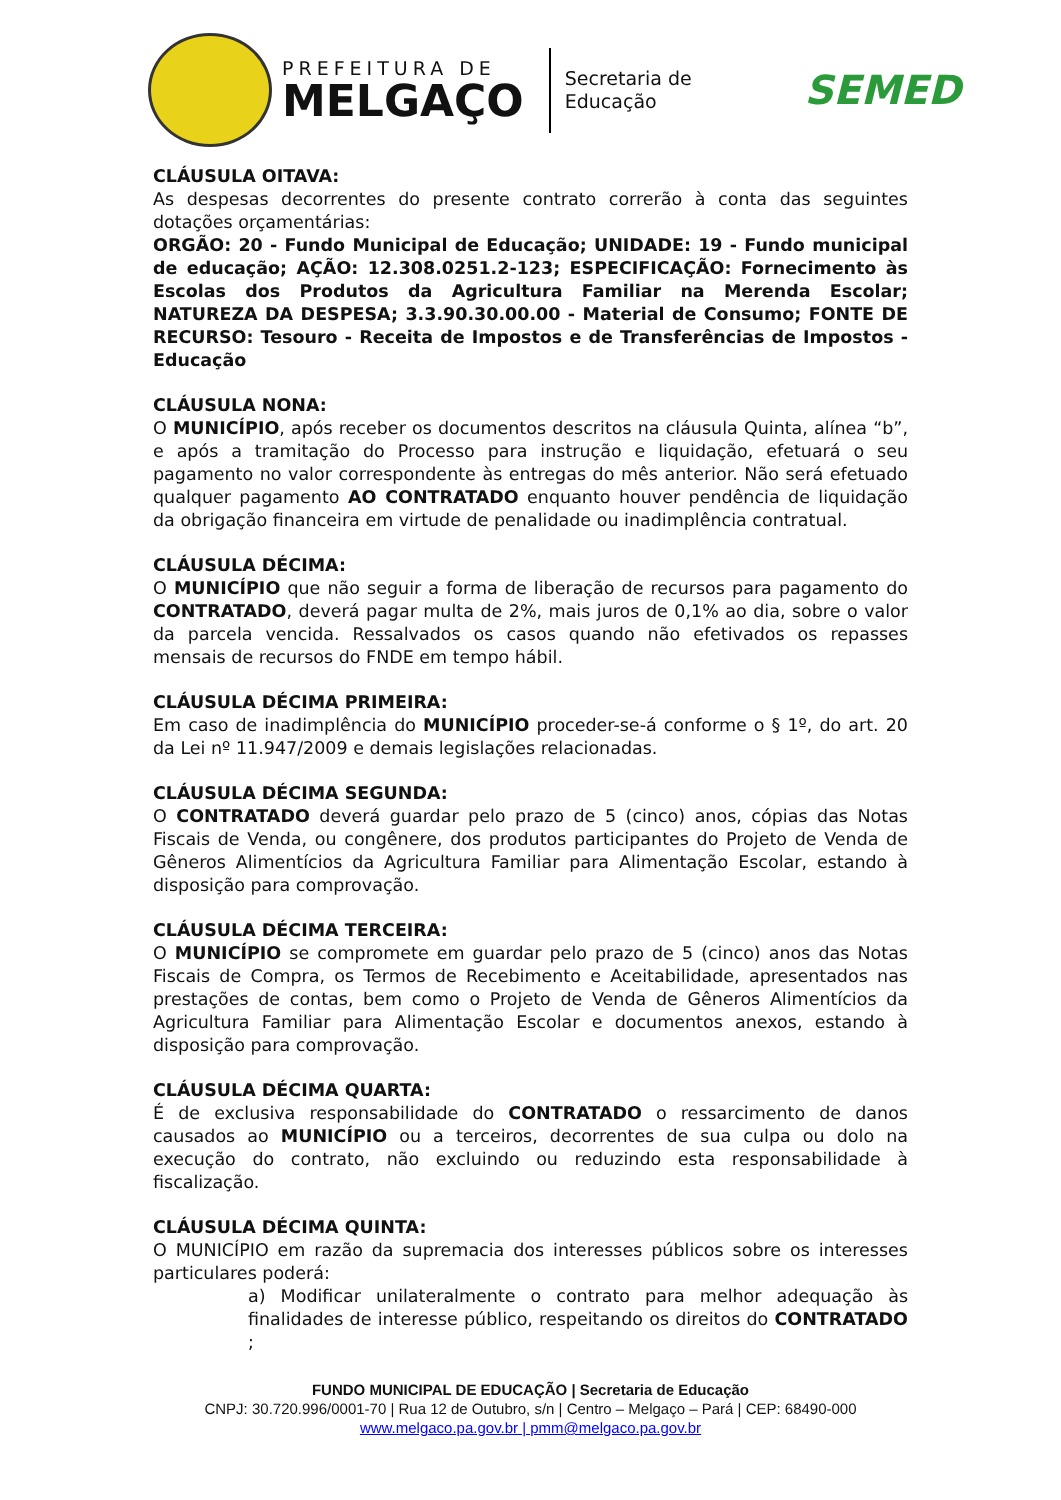PREFEITURA DE
MELGAÇO
Secretaria de
Educação
SEMED
CLÁUSULA OITAVA:
As despesas decorrentes do presente contrato correrão à conta das seguintes dotações orçamentárias:
ORGÃO: 20 - Fundo Municipal de Educação; UNIDADE: 19 - Fundo municipal de educação; AÇÃO: 12.308.0251.2-123; ESPECIFICAÇÃO: Fornecimento às Escolas dos Produtos da Agricultura Familiar na Merenda Escolar; NATUREZA DA DESPESA; 3.3.90.30.00.00 - Material de Consumo; FONTE DE RECURSO: Tesouro - Receita de Impostos e de Transferências de Impostos - Educação
CLÁUSULA NONA:
O MUNICÍPIO, após receber os documentos descritos na cláusula Quinta, alínea “b”, e após a tramitação do Processo para instrução e liquidação, efetuará o seu pagamento no valor correspondente às entregas do mês anterior. Não será efetuado qualquer pagamento AO CONTRATADO enquanto houver pendência de liquidação da obrigação financeira em virtude de penalidade ou inadimplência contratual.
CLÁUSULA DÉCIMA:
O MUNICÍPIO que não seguir a forma de liberação de recursos para pagamento do CONTRATADO, deverá pagar multa de 2%, mais juros de 0,1% ao dia, sobre o valor da parcela vencida. Ressalvados os casos quando não efetivados os repasses mensais de recursos do FNDE em tempo hábil.
CLÁUSULA DÉCIMA PRIMEIRA:
Em caso de inadimplência do MUNICÍPIO proceder-se-á conforme o § 1º, do art. 20 da Lei nº 11.947/2009 e demais legislações relacionadas.
CLÁUSULA DÉCIMA SEGUNDA:
O CONTRATADO deverá guardar pelo prazo de 5 (cinco) anos, cópias das Notas Fiscais de Venda, ou congênere, dos produtos participantes do Projeto de Venda de Gêneros Alimentícios da Agricultura Familiar para Alimentação Escolar, estando à disposição para comprovação.
CLÁUSULA DÉCIMA TERCEIRA:
O MUNICÍPIO se compromete em guardar pelo prazo de 5 (cinco) anos das Notas Fiscais de Compra, os Termos de Recebimento e Aceitabilidade, apresentados nas prestações de contas, bem como o Projeto de Venda de Gêneros Alimentícios da Agricultura Familiar para Alimentação Escolar e documentos anexos, estando à disposição para comprovação.
CLÁUSULA DÉCIMA QUARTA:
É de exclusiva responsabilidade do CONTRATADO o ressarcimento de danos causados ao MUNICÍPIO ou a terceiros, decorrentes de sua culpa ou dolo na execução do contrato, não excluindo ou reduzindo esta responsabilidade à fiscalização.
CLÁUSULA DÉCIMA QUINTA:
O MUNICÍPIO em razão da supremacia dos interesses públicos sobre os interesses particulares poderá:
a) Modificar unilateralmente o contrato para melhor adequação às finalidades de interesse público, respeitando os direitos do CONTRATADO ;
FUNDO MUNICIPAL DE EDUCAÇÃO | Secretaria de Educação
CNPJ: 30.720.996/0001-70 | Rua 12 de Outubro, s/n | Centro – Melgaço – Pará | CEP: 68490-000
www.melgaco.pa.gov.br | pmm@melgaco.pa.gov.br